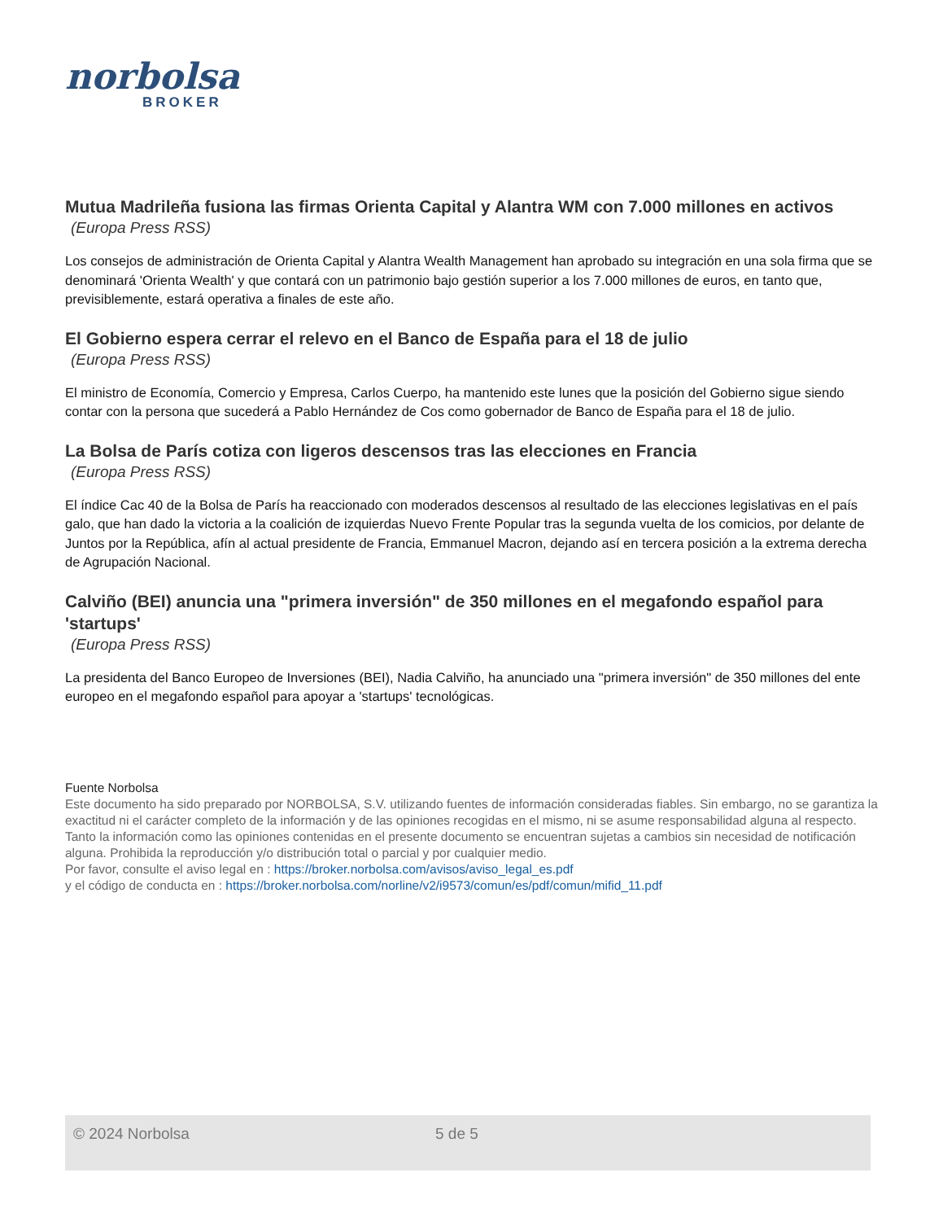norbolsa
BROKER
Mutua Madrileña fusiona las firmas Orienta Capital y Alantra WM con 7.000 millones en activos
(Europa Press RSS)
Los consejos de administración de Orienta Capital y Alantra Wealth Management han aprobado su integración en una sola firma que se denominará 'Orienta Wealth' y que contará con un patrimonio bajo gestión superior a los 7.000 millones de euros, en tanto que, previsiblemente, estará operativa a finales de este año.
El Gobierno espera cerrar el relevo en el Banco de España para el 18 de julio
(Europa Press RSS)
El ministro de Economía, Comercio y Empresa, Carlos Cuerpo, ha mantenido este lunes que la posición del Gobierno sigue siendo contar con la persona que sucederá a Pablo Hernández de Cos como gobernador de Banco de España para el 18 de julio.
La Bolsa de París cotiza con ligeros descensos tras las elecciones en Francia
(Europa Press RSS)
El índice Cac 40 de la Bolsa de París ha reaccionado con moderados descensos al resultado de las elecciones legislativas en el país galo, que han dado la victoria a la coalición de izquierdas Nuevo Frente Popular tras la segunda vuelta de los comicios, por delante de Juntos por la República, afín al actual presidente de Francia, Emmanuel Macron, dejando así en tercera posición a la extrema derecha de Agrupación Nacional.
Calviño (BEI) anuncia una "primera inversión" de 350 millones en el megafondo español para 'startups'
(Europa Press RSS)
La presidenta del Banco Europeo de Inversiones (BEI), Nadia Calviño, ha anunciado una "primera inversión" de 350 millones del ente europeo en el megafondo español para apoyar a 'startups' tecnológicas.
Fuente Norbolsa
Este documento ha sido preparado por NORBOLSA, S.V. utilizando fuentes de información consideradas fiables. Sin embargo, no se garantiza la exactitud ni el carácter completo de la información y de las opiniones recogidas en el mismo, ni se asume responsabilidad alguna al respecto. Tanto la información como las opiniones contenidas en el presente documento se encuentran sujetas a cambios sin necesidad de notificación alguna. Prohibida la reproducción y/o distribución total o parcial y por cualquier medio.
Por favor, consulte el aviso legal en : https://broker.norbolsa.com/avisos/aviso_legal_es.pdf
y el código de conducta en : https://broker.norbolsa.com/norline/v2/i9573/comun/es/pdf/comun/mifid_11.pdf
© 2024 Norbolsa 5 de 5